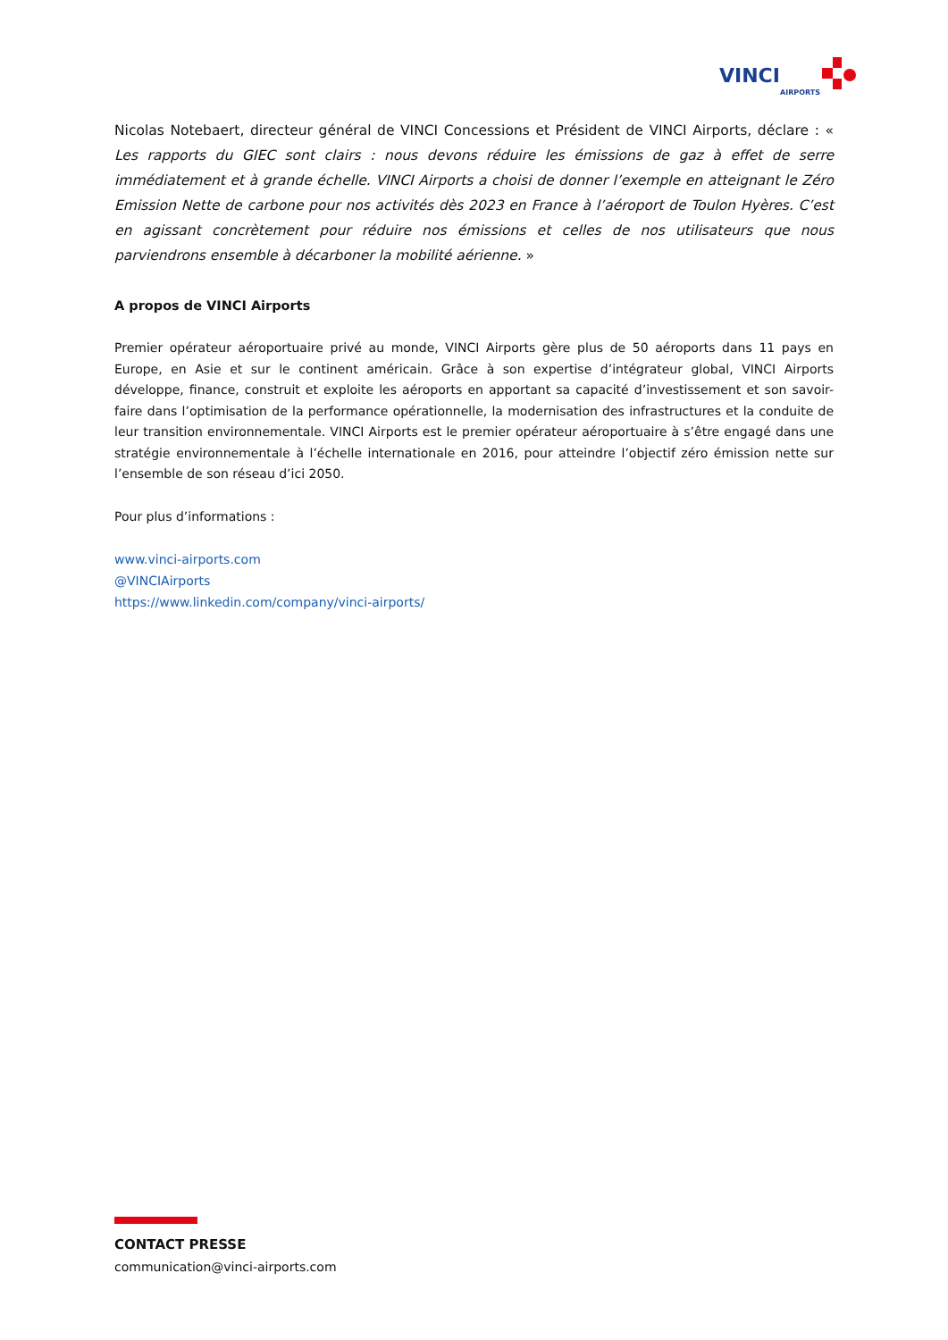VINCI
AIRPORTS
Nicolas Notebaert, directeur général de VINCI Concessions et Président de VINCI Airports, déclare : « Les rapports du GIEC sont clairs : nous devons réduire les émissions de gaz à effet de serre immédiatement et à grande échelle. VINCI Airports a choisi de donner l’exemple en atteignant le Zéro Emission Nette de carbone pour nos activités dès 2023 en France à l’aéroport de Toulon Hyères. C’est en agissant concrètement pour réduire nos émissions et celles de nos utilisateurs que nous parviendrons ensemble à décarboner la mobilité aérienne. »
A propos de VINCI Airports
Premier opérateur aéroportuaire privé au monde, VINCI Airports gère plus de 50 aéroports dans 11 pays en Europe, en Asie et sur le continent américain. Grâce à son expertise d’intégrateur global, VINCI Airports développe, finance, construit et exploite les aéroports en apportant sa capacité d’investissement et son savoir-faire dans l’optimisation de la performance opérationnelle, la modernisation des infrastructures et la conduite de leur transition environnementale. VINCI Airports est le premier opérateur aéroportuaire à s’être engagé dans une stratégie environnementale à l’échelle internationale en 2016, pour atteindre l’objectif zéro émission nette sur l’ensemble de son réseau d’ici 2050.
Pour plus d’informations :
www.vinci-airports.com
@VINCIAirports
https://www.linkedin.com/company/vinci-airports/
CONTACT PRESSE
communication@vinci-airports.com